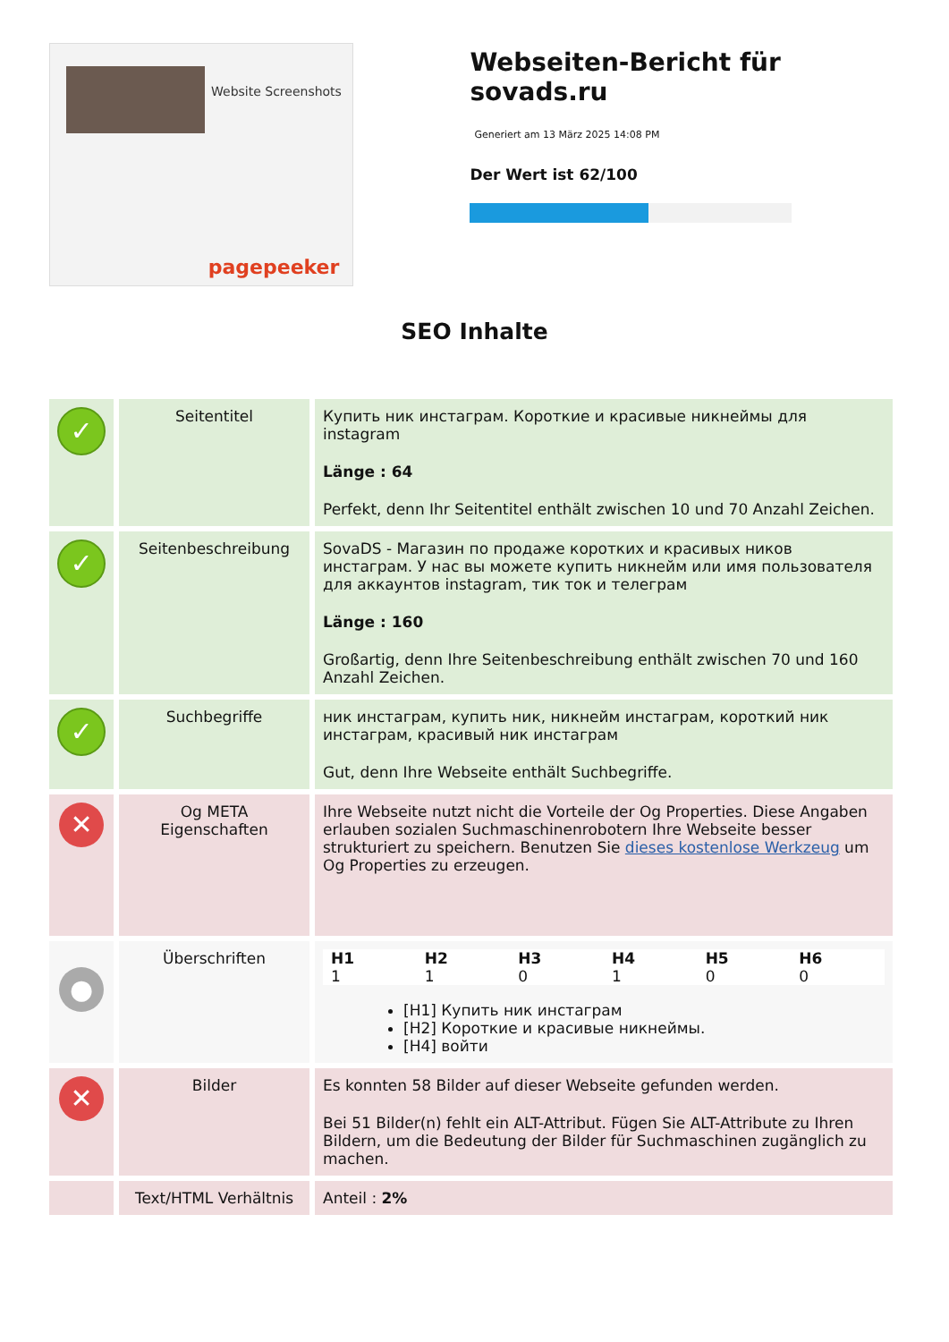Website Screenshots
pagepeeker
Webseiten-Bericht für sovads.ru
Generiert am 13 März 2025 14:08 PM
Der Wert ist 62/100
SEO Inhalte
| ✓ | Seitentitel | Купить ник инстаграм. Короткие и красивые никнеймы для instagram Länge : 64 Perfekt, denn Ihr Seitentitel enthält zwischen 10 und 70 Anzahl Zeichen. |
| ✓ | Seitenbeschreibung | SovaDS - Магазин по продаже коротких и красивых ников инстаграм. У нас вы можете купить никнейм или имя пользователя для аккаунтов instagram, тик ток и телеграм Länge : 160 Großartig, denn Ihre Seitenbeschreibung enthält zwischen 70 und 160 Anzahl Zeichen. |
| ✓ | Suchbegriffe | ник инстаграм, купить ник, никнейм инстаграм, короткий ник инстаграм, красивый ник инстаграм Gut, denn Ihre Webseite enthält Suchbegriffe. |
| ✕ | Og META Eigenschaften | Ihre Webseite nutzt nicht die Vorteile der Og Properties. Diese Angaben erlauben sozialen Suchmaschinenrobotern Ihre Webseite besser strukturiert zu speichern. Benutzen Sie dieses kostenlose Werkzeug um Og Properties zu erzeugen. |
| ● | Überschriften | / H1 1 / H2 1 / H3 0 / H4 1 / H5 0 / H6 0 / [H1] Купить ник инстаграм [H2] Короткие и красивые никнеймы. [H4] войти |
| ✕ | Bilder | Es konnten 58 Bilder auf dieser Webseite gefunden werden. Bei 51 Bilder(n) fehlt ein ALT-Attribut. Fügen Sie ALT-Attribute zu Ihren Bildern, um die Bedeutung der Bilder für Suchmaschinen zugänglich zu machen. |
| | Text/HTML Verhältnis | Anteil : 2% |